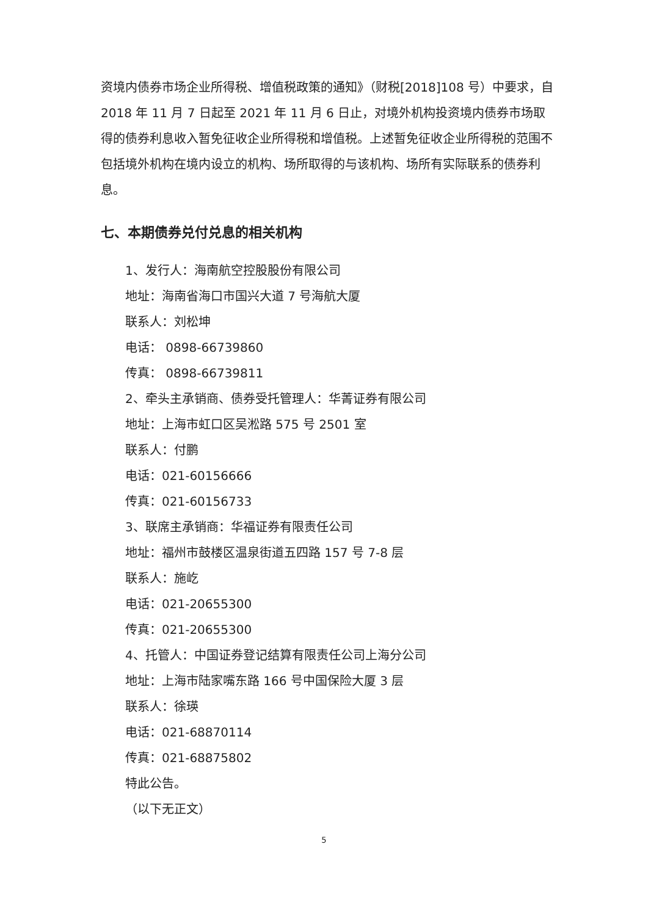资境内债券市场企业所得税、增值税政策的通知》（财税[2018]108 号）中要求，自 2018 年 11 月 7 日起至 2021 年 11 月 6 日止，对境外机构投资境内债券市场取得的债券利息收入暂免征收企业所得税和增值税。上述暂免征收企业所得税的范围不包括境外机构在境内设立的机构、场所取得的与该机构、场所有实际联系的债券利息。
七、本期债券兑付兑息的相关机构
1、发行人：海南航空控股股份有限公司
地址：海南省海口市国兴大道 7 号海航大厦
联系人：刘松坤
电话： 0898-66739860
传真： 0898-66739811
2、牵头主承销商、债券受托管理人：华菁证券有限公司
地址：上海市虹口区吴淞路 575 号 2501 室
联系人：付鹏
电话：021-60156666
传真：021-60156733
3、联席主承销商：华福证券有限责任公司
地址：福州市鼓楼区温泉街道五四路 157 号 7-8 层
联系人：施屹
电话：021-20655300
传真：021-20655300
4、托管人：中国证券登记结算有限责任公司上海分公司
地址：上海市陆家嘴东路 166 号中国保险大厦 3 层
联系人：徐瑛
电话：021-68870114
传真：021-68875802
特此公告。
（以下无正文）
5